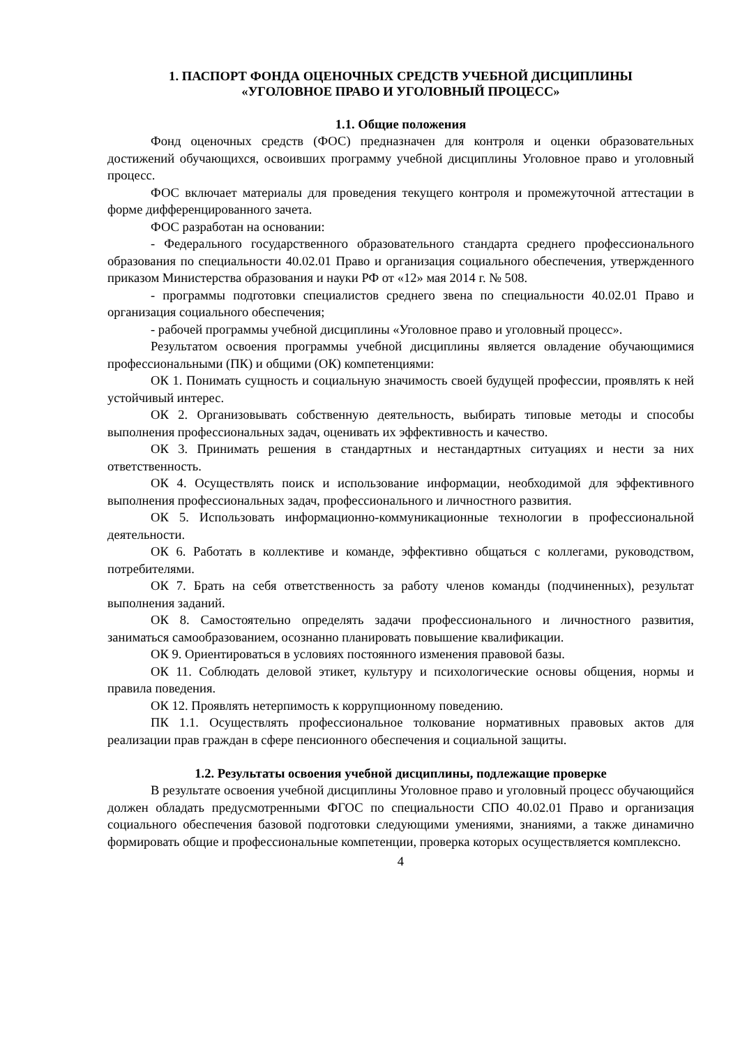1. ПАСПОРТ ФОНДА ОЦЕНОЧНЫХ СРЕДСТВ УЧЕБНОЙ ДИСЦИПЛИНЫ
«УГОЛОВНОЕ ПРАВО И УГОЛОВНЫЙ ПРОЦЕСС»
1.1. Общие положения
Фонд оценочных средств (ФОС) предназначен для контроля и оценки образовательных достижений обучающихся, освоивших программу учебной дисциплины Уголовное право и уголовный процесс.
ФОС включает материалы для проведения текущего контроля и промежуточной аттестации в форме дифференцированного зачета.
ФОС разработан на основании:
- Федерального государственного образовательного стандарта среднего профессионального образования по специальности 40.02.01 Право и организация социального обеспечения, утвержденного приказом Министерства образования и науки РФ от «12» мая 2014 г. № 508.
- программы подготовки специалистов среднего звена по специальности 40.02.01 Право и организация социального обеспечения;
- рабочей программы учебной дисциплины «Уголовное право и уголовный процесс».
Результатом освоения программы учебной дисциплины является овладение обучающимися профессиональными (ПК) и общими (ОК) компетенциями:
ОК 1. Понимать сущность и социальную значимость своей будущей профессии, проявлять к ней устойчивый интерес.
ОК 2. Организовывать собственную деятельность, выбирать типовые методы и способы выполнения профессиональных задач, оценивать их эффективность и качество.
ОК 3. Принимать решения в стандартных и нестандартных ситуациях и нести за них ответственность.
ОК 4. Осуществлять поиск и использование информации, необходимой для эффективного выполнения профессиональных задач, профессионального и личностного развития.
ОК 5. Использовать информационно-коммуникационные технологии в профессиональной деятельности.
ОК 6. Работать в коллективе и команде, эффективно общаться с коллегами, руководством, потребителями.
ОК 7. Брать на себя ответственность за работу членов команды (подчиненных), результат выполнения заданий.
ОК 8. Самостоятельно определять задачи профессионального и личностного развития, заниматься самообразованием, осознанно планировать повышение квалификации.
ОК 9. Ориентироваться в условиях постоянного изменения правовой базы.
ОК 11. Соблюдать деловой этикет, культуру и психологические основы общения, нормы и правила поведения.
ОК 12. Проявлять нетерпимость к коррупционному поведению.
ПК 1.1. Осуществлять профессиональное толкование нормативных правовых актов для реализации прав граждан в сфере пенсионного обеспечения и социальной защиты.
1.2. Результаты освоения учебной дисциплины, подлежащие проверке
В результате освоения учебной дисциплины Уголовное право и уголовный процесс обучающийся должен обладать предусмотренными ФГОС по специальности СПО 40.02.01 Право и организация социального обеспечения базовой подготовки следующими умениями, знаниями, а также динамично формировать общие и профессиональные компетенции, проверка которых осуществляется комплексно.
4